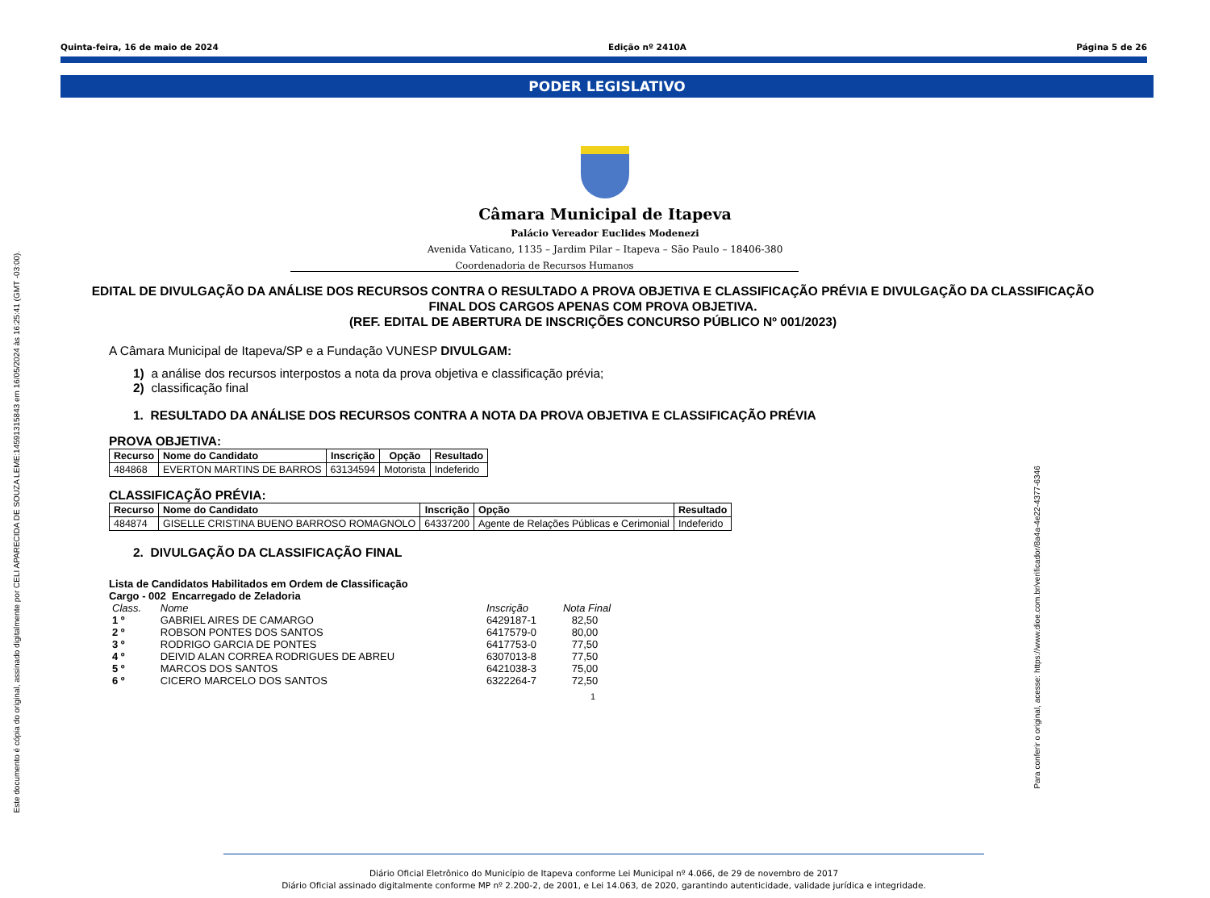Este documento é cópia do original, assinado digitalmente por CELI APARECIDA DE SOUZA LEME:14591315843 em 16/05/2024 às 16:25:41 (GMT -03:00).
Para conferir o original, acesse: https://www.dioe.com.br/verificador/8a4a-4e22-4377-6346
Quinta-feira, 16 de maio de 2024 Edição nº 2410A Página 5 de 26
PODER LEGISLATIVO
Câmara Municipal de Itapeva
Palácio Vereador Euclides Modenezi
Avenida Vaticano, 1135 – Jardim Pilar – Itapeva – São Paulo – 18406-380
Coordenadoria de Recursos Humanos
EDITAL DE DIVULGAÇÃO DA ANÁLISE DOS RECURSOS CONTRA O RESULTADO A PROVA OBJETIVA E CLASSIFICAÇÃO PRÉVIA E DIVULGAÇÃO DA CLASSIFICAÇÃO FINAL DOS CARGOS APENAS COM PROVA OBJETIVA.
(REF. EDITAL DE ABERTURA DE INSCRIÇÕES CONCURSO PÚBLICO Nº 001/2023)
A Câmara Municipal de Itapeva/SP e a Fundação VUNESP DIVULGAM:
1) a análise dos recursos interpostos a nota da prova objetiva e classificação prévia;
2) classificação final
1. RESULTADO DA ANÁLISE DOS RECURSOS CONTRA A NOTA DA PROVA OBJETIVA E CLASSIFICAÇÃO PRÉVIA
PROVA OBJETIVA:
| Recurso | Nome do Candidato | Inscrição | Opção | Resultado |
| --- | --- | --- | --- | --- |
| 484868 | EVERTON MARTINS DE BARROS | 63134594 | Motorista | Indeferido |
CLASSIFICAÇÃO PRÉVIA:
| Recurso | Nome do Candidato | Inscrição | Opção | Resultado |
| --- | --- | --- | --- | --- |
| 484874 | GISELLE CRISTINA BUENO BARROSO ROMAGNOLO | 64337200 | Agente de Relações Públicas e Cerimonial | Indeferido |
2. DIVULGAÇÃO DA CLASSIFICAÇÃO FINAL
Lista de Candidatos Habilitados em Ordem de Classificação
Cargo - 002 Encarregado de Zeladoria
| Class. | Nome | Inscrição | Nota Final |
| 1 º | GABRIEL AIRES DE CAMARGO | 6429187-1 | 82,50 |
| 2 º | ROBSON PONTES DOS SANTOS | 6417579-0 | 80,00 |
| 3 º | RODRIGO GARCIA DE PONTES | 6417753-0 | 77,50 |
| 4 º | DEIVID ALAN CORREA RODRIGUES DE ABREU | 6307013-8 | 77,50 |
| 5 º | MARCOS DOS SANTOS | 6421038-3 | 75,00 |
| 6 º | CICERO MARCELO DOS SANTOS | 6322264-7 | 72,50 |
1
Diário Oficial Eletrônico do Município de Itapeva conforme Lei Municipal nº 4.066, de 29 de novembro de 2017
Diário Oficial assinado digitalmente conforme MP nº 2.200-2, de 2001, e Lei 14.063, de 2020, garantindo autenticidade, validade jurídica e integridade.